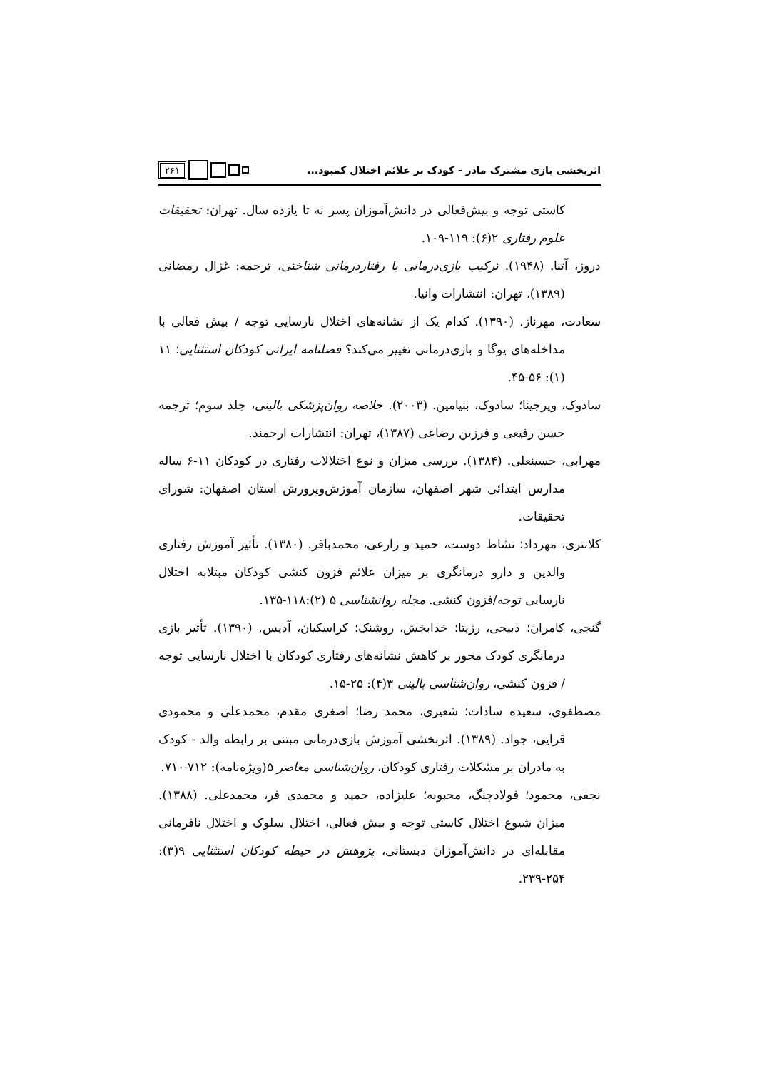اثربخشی بازی مشترک مادر - کودک بر علائم اختلال کمبود... ۲۶۱
کاستی توجه و بیش‌فعالی در دانش‌آموزان پسر نه تا یازده سال. تهران: تحقیقات علوم رفتاری ۲(۶): ۱۱۹-۱۰۹.
دروز، آتنا. (۱۹۴۸). ترکیب بازی‌درمانی با رفتاردرمانی شناختی، ترجمه: غزال رمضانی (۱۳۸۹)، تهران: انتشارات وانیا.
سعادت، مهرناز. (۱۳۹۰). کدام یک از نشانه‌های اختلال نارسایی توجه / بیش فعالی با مداخله‌های یوگا و بازی‌درمانی تغییر می‌کند؟ فصلنامه ایرانی کودکان استثنایی؛ ۱۱ (۱): ۵۶-۴۵.
سادوک، ویرجینا؛ سادوک، بنیامین. (۲۰۰۳). خلاصه روان‌پزشکی بالینی، جلد سوم؛ ترجمه حسن رفیعی و فرزین رضاعی (۱۳۸۷)، تهران: انتشارات ارجمند.
مهرابی، حسینعلی. (۱۳۸۴). بررسی میزان و نوع اختلالات رفتاری در کودکان ۱۱-۶ ساله مدارس ابتدائی شهر اصفهان، سازمان آموزش‌وپرورش استان اصفهان: شورای تحقیقات.
کلانتری، مهرداد؛ نشاط دوست، حمید و زارعی، محمدباقر. (۱۳۸۰). تأثیر آموزش رفتاری والدین و دارو درمانگری بر میزان علائم فزون کنشی کودکان مبتلابه اختلال نارسایی توجه/فزون کنشی. مجله روانشناسی ۵ (۲):۱۱۸-۱۳۵.
گنجی، کامران؛ ذبیحی، رزیتا؛ خدابخش، روشنک؛ کراسکیان، آدیس. (۱۳۹۰). تأثیر بازی درمانگری کودک محور بر کاهش نشانه‌های رفتاری کودکان با اختلال نارسایی توجه / فزون کنشی، روان‌شناسی بالینی ۳(۴): ۲۵-۱۵.
مصطفوی، سعیده سادات؛ شعیری، محمد رضا؛ اصغری مقدم، محمدعلی و محمودی قرایی، جواد. (۱۳۸۹). اثربخشی آموزش بازی‌درمانی مبتنی بر رابطه والد - کودک به مادران بر مشکلات رفتاری کودکان، روان‌شناسی معاصر ۵(ویژه‌نامه): ۷۱۲-۷۱۰.
نجفی، محمود؛ فولادچنگ، محبوبه؛ علیزاده، حمید و محمدی فر، محمدعلی. (۱۳۸۸). میزان شیوع اختلال کاستی توجه و بیش فعالی، اختلال سلوک و اختلال نافرمانی مقابله‌ای در دانش‌آموزان دبستانی، پژوهش در حیطه کودکان استثنایی ۹(۳): ۲۵۴-۲۳۹.